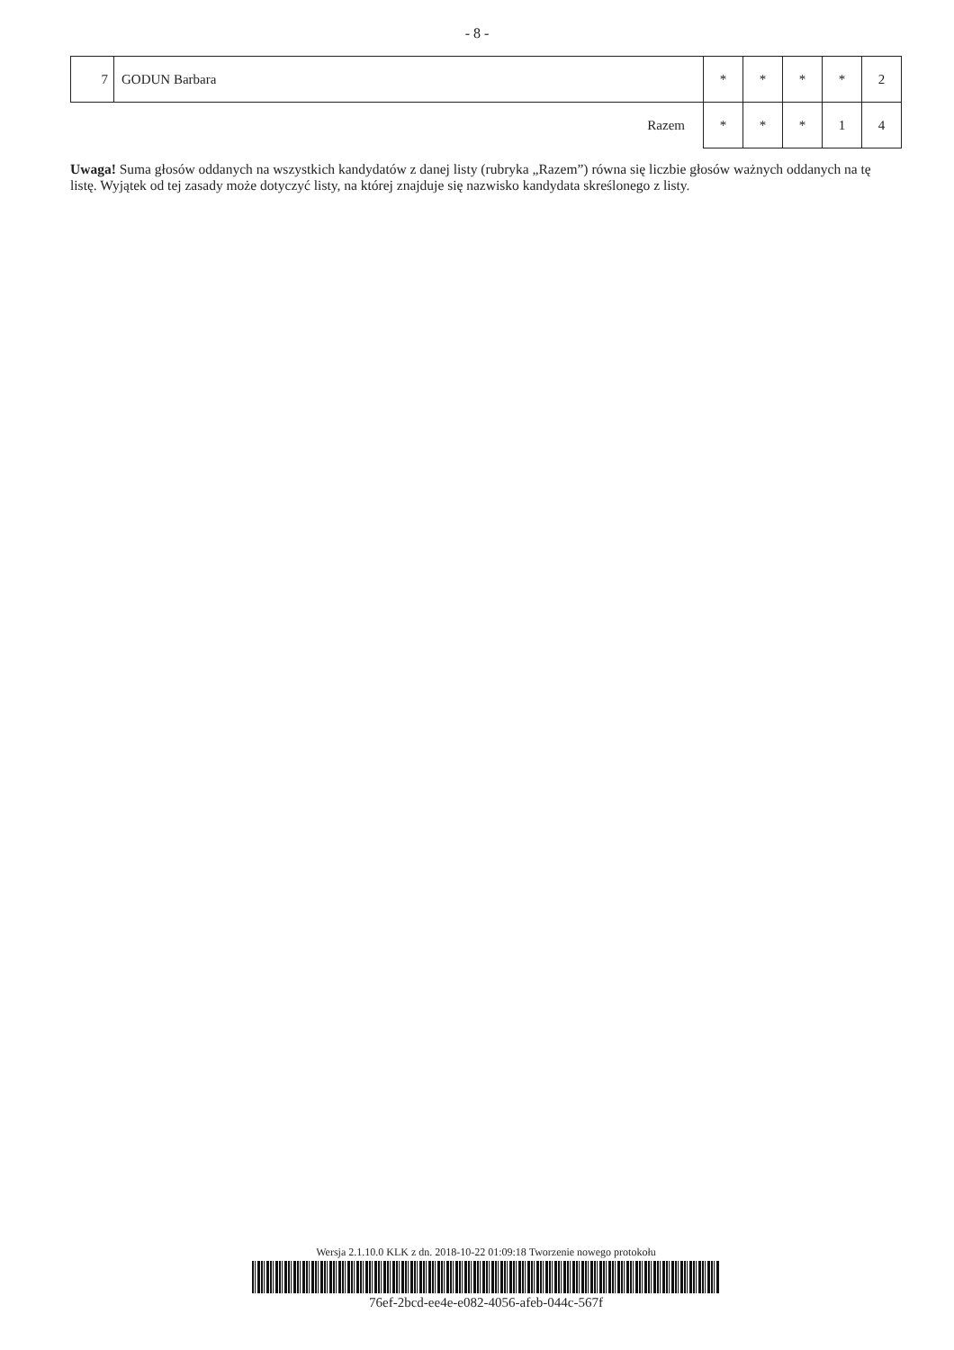- 8 -
| 7 | GODUN Barbara | * | * | * | * | 2 |
| Razem | | * | * | * | 1 | 4 |
Uwaga! Suma głosów oddanych na wszystkich kandydatów z danej listy (rubryka „Razem”) równa się liczbie głosów ważnych oddanych na tę listę. Wyjątek od tej zasady może dotyczyć listy, na której znajduje się nazwisko kandydata skreślonego z listy.
Wersja 2.1.10.0 KLK z dn. 2018-10-22 01:09:18 Tworzenie nowego protokołu
76ef-2bcd-ee4e-e082-4056-afeb-044c-567f